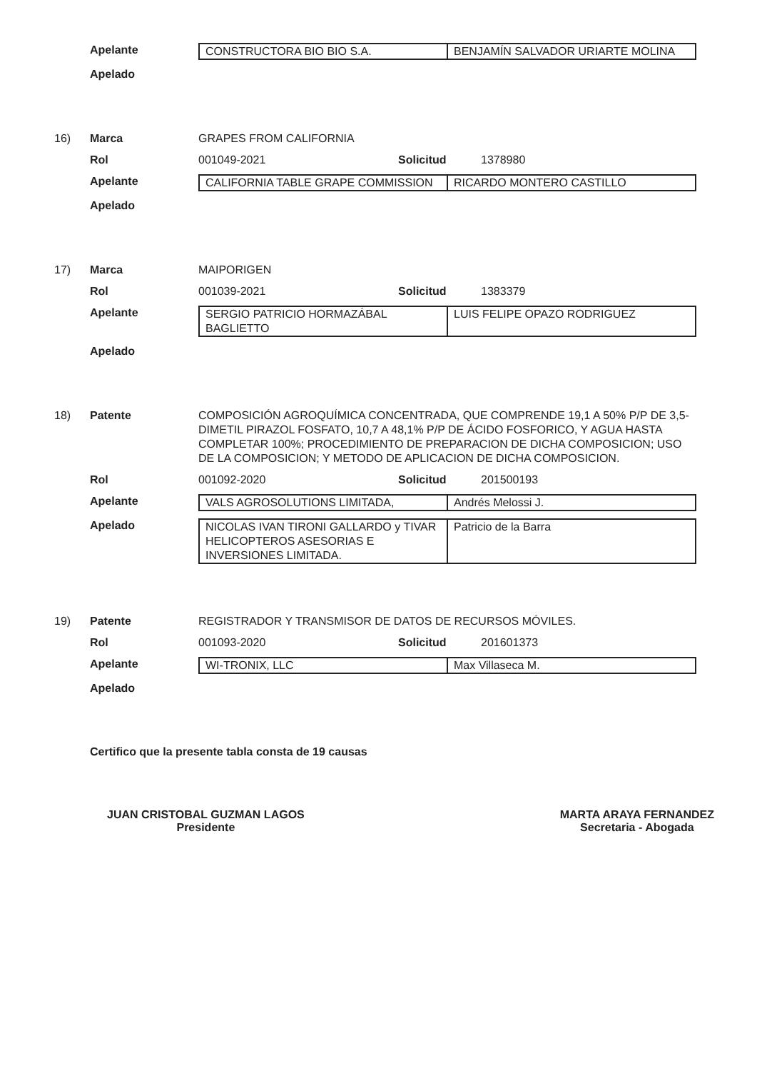Apelante
| CONSTRUCTORA BIO BIO S.A. | BENJAMÍN SALVADOR URIARTE MOLINA |
Apelado
16) Marca GRAPES FROM CALIFORNIA
Rol 001049-2021 Solicitud
1378980
Apelante
| CALIFORNIA TABLE GRAPE COMMISSION | RICARDO MONTERO CASTILLO |
Apelado
17) Marca MAIPORIGEN
Rol 001039-2021 Solicitud
1383379
Apelante
| SERGIO PATRICIO HORMAZÁBAL BAGLIETTO | LUIS FELIPE OPAZO RODRIGUEZ |
Apelado
18) Patente COMPOSICIÓN AGROQUÍMICA CONCENTRADA, QUE COMPRENDE 19,1 A 50% P/P DE 3,5-DIMETIL PIRAZOL FOSFATO, 10,7 A 48,1% P/P DE ÁCIDO FOSFORICO, Y AGUA HASTA COMPLETAR 100%; PROCEDIMIENTO DE PREPARACION DE DICHA COMPOSICION; USO DE LA COMPOSICION; Y METODO DE APLICACION DE DICHA COMPOSICION.
Rol 001092-2020 Solicitud
201500193
Apelante
| VALS AGROSOLUTIONS LIMITADA, | Andrés Melossi J. |
Apelado
| NICOLAS IVAN TIRONI GALLARDO y TIVAR HELICOPTEROS ASESORIAS E INVERSIONES LIMITADA. | Patricio de la Barra |
19) Patente REGISTRADOR Y TRANSMISOR DE DATOS DE RECURSOS MÓVILES.
Rol 001093-2020 Solicitud
201601373
Apelante
| WI-TRONIX, LLC | Max Villaseca M. |
Apelado
Certifico que la presente tabla consta de 19 causas
JUAN CRISTOBAL GUZMAN LAGOS
Presidente
MARTA ARAYA FERNANDEZ
Secretaria - Abogada